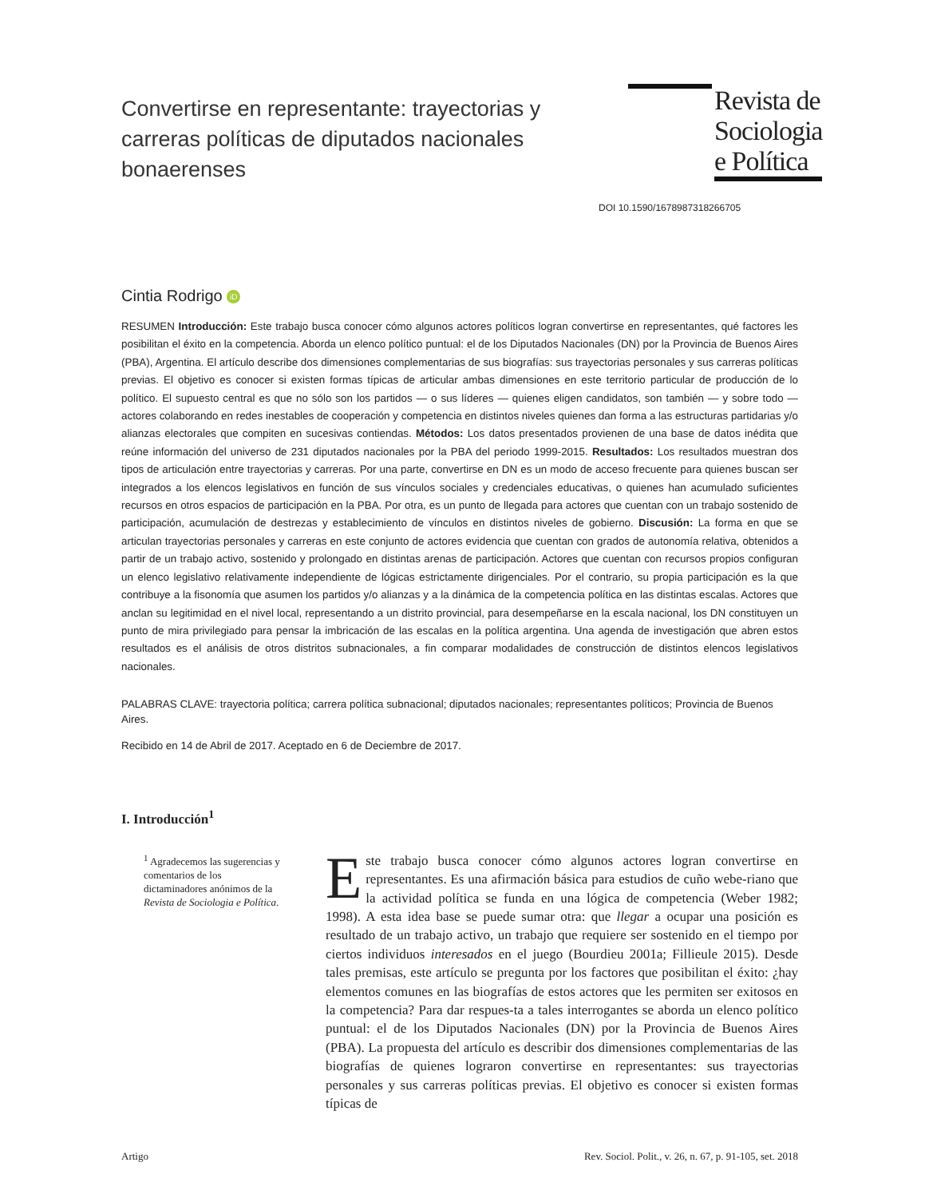Convertirse en representante: trayectorias y carreras políticas de diputados nacionales bonaerenses
Revista de Sociologia e Política
DOI 10.1590/1678987318266705
Cintia Rodrigo iD
RESUMEN Introducción: Este trabajo busca conocer cómo algunos actores políticos logran convertirse en representantes, qué factores les posibilitan el éxito en la competencia. Aborda un elenco político puntual: el de los Diputados Nacionales (DN) por la Provincia de Buenos Aires (PBA), Argentina. El artículo describe dos dimensiones complementarias de sus biografías: sus trayectorias personales y sus carreras políticas previas. El objetivo es conocer si existen formas típicas de articular ambas dimensiones en este territorio particular de producción de lo político. El supuesto central es que no sólo son los partidos — o sus líderes — quienes eligen candidatos, son también — y sobre todo — actores colaborando en redes inestables de cooperación y competencia en distintos niveles quienes dan forma a las estructuras partidarias y/o alianzas electorales que compiten en sucesivas contiendas. Métodos: Los datos presentados provienen de una base de datos inédita que reúne información del universo de 231 diputados nacionales por la PBA del periodo 1999-2015. Resultados: Los resultados muestran dos tipos de articulación entre trayectorias y carreras. Por una parte, convertirse en DN es un modo de acceso frecuente para quienes buscan ser integrados a los elencos legislativos en función de sus vínculos sociales y credenciales educativas, o quienes han acumulado suficientes recursos en otros espacios de participación en la PBA. Por otra, es un punto de llegada para actores que cuentan con un trabajo sostenido de participación, acumulación de destrezas y establecimiento de vínculos en distintos niveles de gobierno. Discusión: La forma en que se articulan trayectorias personales y carreras en este conjunto de actores evidencia que cuentan con grados de autonomía relativa, obtenidos a partir de un trabajo activo, sostenido y prolongado en distintas arenas de participación. Actores que cuentan con recursos propios configuran un elenco legislativo relativamente independiente de lógicas estrictamente dirigenciales. Por el contrario, su propia participación es la que contribuye a la fisonomía que asumen los partidos y/o alianzas y a la dinámica de la competencia política en las distintas escalas. Actores que anclan su legitimidad en el nivel local, representando a un distrito provincial, para desempeñarse en la escala nacional, los DN constituyen un punto de mira privilegiado para pensar la imbricación de las escalas en la política argentina. Una agenda de investigación que abren estos resultados es el análisis de otros distritos subnacionales, a fin comparar modalidades de construcción de distintos elencos legislativos nacionales.
PALABRAS CLAVE: trayectoria política; carrera política subnacional; diputados nacionales; representantes políticos; Provincia de Buenos Aires.
Recibido en 14 de Abril de 2017. Aceptado en 6 de Deciembre de 2017.
I. Introducción<sup>1</sup>
<sup>1</sup> Agradecemos las sugerencias y comentarios de los dictaminadores anónimos de la Revista de Sociologia e Política.
Este trabajo busca conocer cómo algunos actores logran convertirse en representantes. Es una afirmación básica para estudios de cuño webe-riano que la actividad política se funda en una lógica de competencia (Weber 1982; 1998). A esta idea base se puede sumar otra: que llegar a ocupar una posición es resultado de un trabajo activo, un trabajo que requiere ser sostenido en el tiempo por ciertos individuos interesados en el juego (Bourdieu 2001a; Fillieule 2015). Desde tales premisas, este artículo se pregunta por los factores que posibilitan el éxito: ¿hay elementos comunes en las biografías de estos actores que les permiten ser exitosos en la competencia? Para dar respues-ta a tales interrogantes se aborda un elenco político puntual: el de los Diputados Nacionales (DN) por la Provincia de Buenos Aires (PBA). La propuesta del artículo es describir dos dimensiones complementarias de las biografías de quienes lograron convertirse en representantes: sus trayectorias personales y sus carreras políticas previas. El objetivo es conocer si existen formas típicas de
Artigo Rev. Sociol. Polit., v. 26, n. 67, p. 91-105, set. 2018